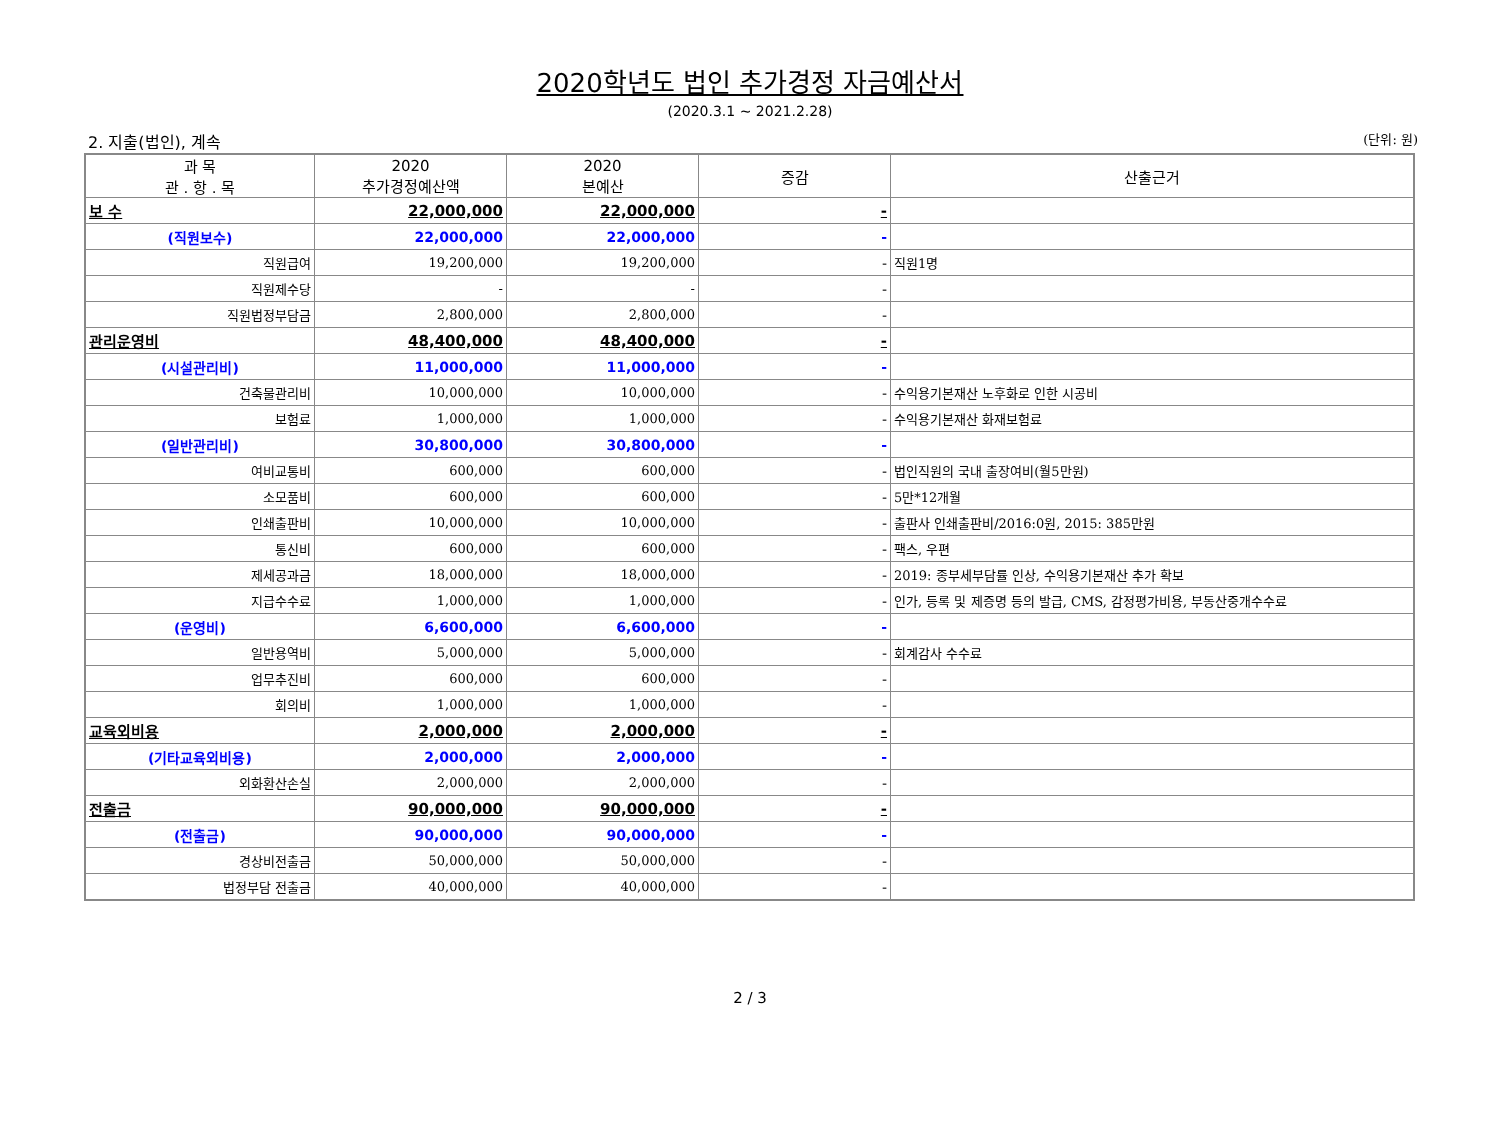2020학년도 법인 추가경정 자금예산서
(2020.3.1 ~ 2021.2.28)
2. 지출(법인), 계속 (단위: 원)
| 과 목 관 . 항 . 목 | 2020 추가경정예산액 | 2020 본예산 | 증감 | 산출근거 |
| --- | --- | --- | --- | --- |
| 보 수 | 22,000,000 | 22,000,000 | - | |
| (직원보수) | 22,000,000 | 22,000,000 | - | |
| 직원급여 | 19,200,000 | 19,200,000 | - | 직원1명 |
| 직원제수당 | - | - | - | |
| 직원법정부담금 | 2,800,000 | 2,800,000 | - | |
| 관리운영비 | 48,400,000 | 48,400,000 | - | |
| (시설관리비) | 11,000,000 | 11,000,000 | - | |
| 건축물관리비 | 10,000,000 | 10,000,000 | - | 수익용기본재산 노후화로 인한 시공비 |
| 보험료 | 1,000,000 | 1,000,000 | - | 수익용기본재산 화재보험료 |
| (일반관리비) | 30,800,000 | 30,800,000 | - | |
| 여비교통비 | 600,000 | 600,000 | - | 법인직원의 국내 출장여비(월5만원) |
| 소모품비 | 600,000 | 600,000 | - | 5만*12개월 |
| 인쇄출판비 | 10,000,000 | 10,000,000 | - | 출판사 인쇄출판비/2016:0원, 2015: 385만원 |
| 통신비 | 600,000 | 600,000 | - | 팩스, 우편 |
| 제세공과금 | 18,000,000 | 18,000,000 | - | 2019: 종부세부담률 인상, 수익용기본재산 추가 확보 |
| 지급수수료 | 1,000,000 | 1,000,000 | - | 인가, 등록 및 제증명 등의 발급, CMS, 감정평가비용, 부동산중개수수료 |
| (운영비) | 6,600,000 | 6,600,000 | - | |
| 일반용역비 | 5,000,000 | 5,000,000 | - | 회계감사 수수료 |
| 업무추진비 | 600,000 | 600,000 | - | |
| 회의비 | 1,000,000 | 1,000,000 | - | |
| 교육외비용 | 2,000,000 | 2,000,000 | - | |
| (기타교육외비용) | 2,000,000 | 2,000,000 | - | |
| 외화환산손실 | 2,000,000 | 2,000,000 | - | |
| 전출금 | 90,000,000 | 90,000,000 | - | |
| (전출금) | 90,000,000 | 90,000,000 | - | |
| 경상비전출금 | 50,000,000 | 50,000,000 | - | |
| 법정부담 전출금 | 40,000,000 | 40,000,000 | - | |
2 / 3